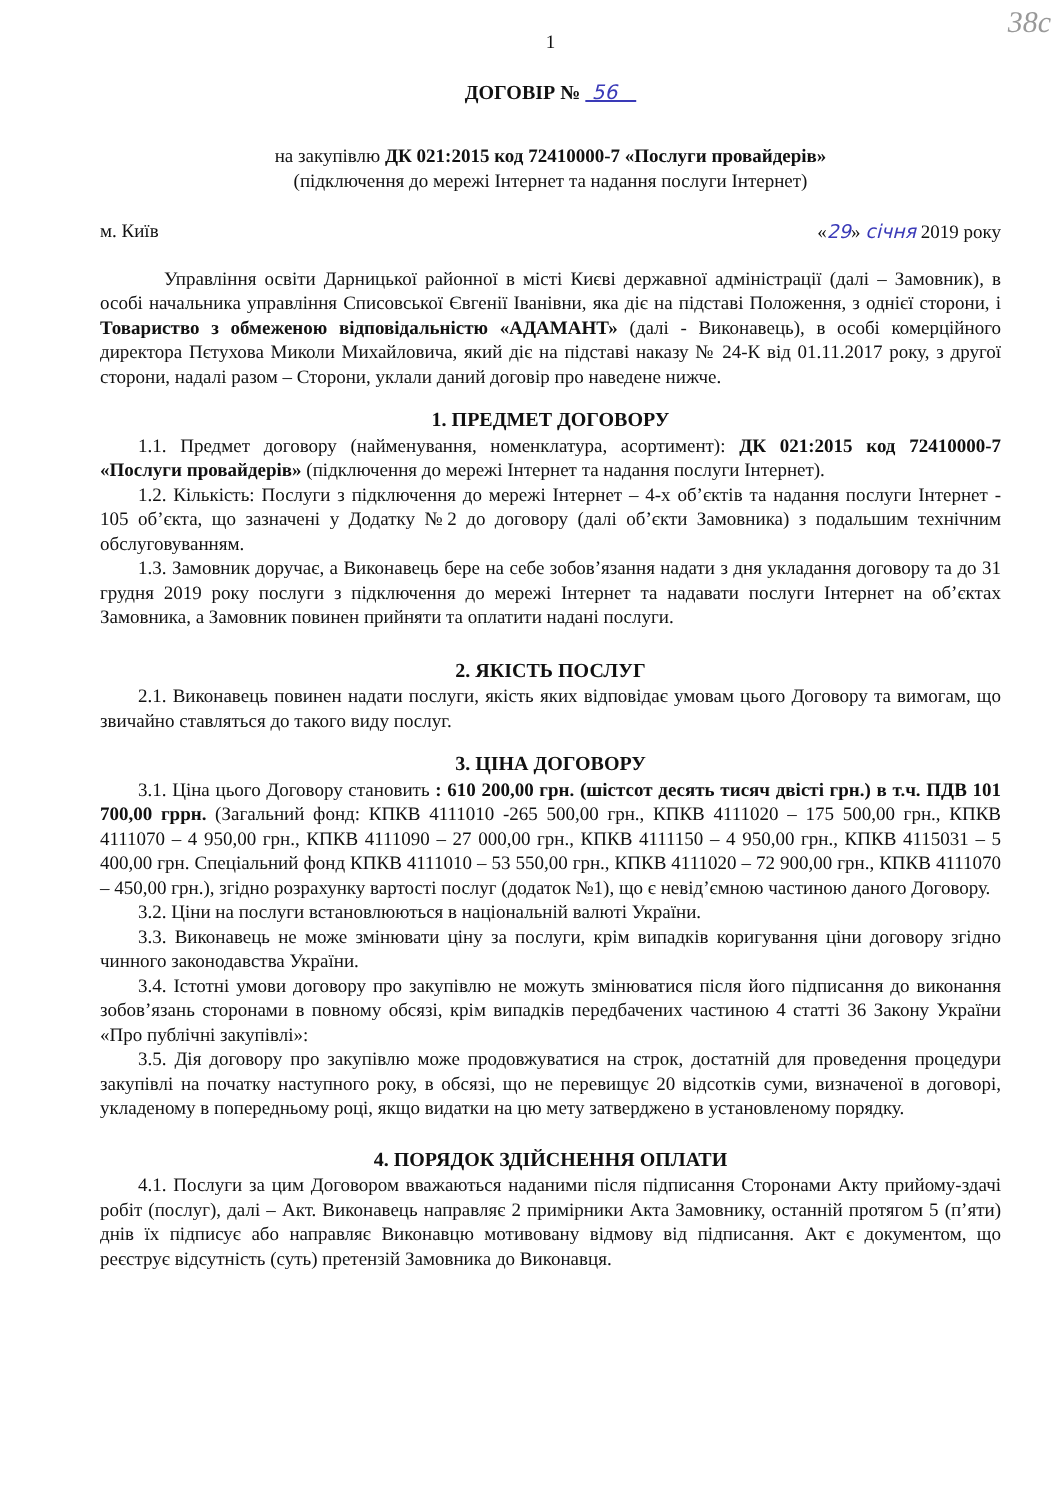38с
1
ДОГОВІР № 56
на закупівлю ДК 021:2015 код 72410000-7 «Послуги провайдерів»
(підключення до мережі Інтернет та надання послуги Інтернет)
м. Київ «29» січня 2019 року
Управління освіти Дарницької районної в місті Києві державної адміністрації (далі – Замовник), в особі начальника управління Списовської Євгенії Іванівни, яка діє на підставі Положення, з однієї сторони, і Товариство з обмеженою відповідальністю «АДАМАНТ» (далі - Виконавець), в особі комерційного директора Пєтухова Миколи Михайловича, який діє на підставі наказу № 24-К від 01.11.2017 року, з другої сторони, надалі разом – Сторони, уклали даний договір про наведене нижче.
1. ПРЕДМЕТ ДОГОВОРУ
1.1. Предмет договору (найменування, номенклатура, асортимент): ДК 021:2015 код 72410000-7 «Послуги провайдерів» (підключення до мережі Інтернет та надання послуги Інтернет).
1.2. Кількість: Послуги з підключення до мережі Інтернет – 4-х об’єктів та надання послуги Інтернет - 105 об’єкта, що зазначені у Додатку №2 до договору (далі об’єкти Замовника) з подальшим технічним обслуговуванням.
1.3. Замовник доручає, а Виконавець бере на себе зобов’язання надати з дня укладання договору та до 31 грудня 2019 року послуги з підключення до мережі Інтернет та надавати послуги Інтернет на об’єктах Замовника, а Замовник повинен прийняти та оплатити надані послуги.
2. ЯКІСТЬ ПОСЛУГ
2.1. Виконавець повинен надати послуги, якість яких відповідає умовам цього Договору та вимогам, що звичайно ставляться до такого виду послуг.
3. ЦІНА ДОГОВОРУ
3.1. Ціна цього Договору становить : 610 200,00 грн. (шістсот десять тисяч двісті грн.) в т.ч. ПДВ 101 700,00 гррн. (Загальний фонд: КПКВ 4111010 -265 500,00 грн., КПКВ 4111020 – 175 500,00 грн., КПКВ 4111070 – 4 950,00 грн., КПКВ 4111090 – 27 000,00 грн., КПКВ 4111150 – 4 950,00 грн., КПКВ 4115031 – 5 400,00 грн. Спеціальний фонд КПКВ 4111010 – 53 550,00 грн., КПКВ 4111020 – 72 900,00 грн., КПКВ 4111070 – 450,00 грн.), згідно розрахунку вартості послуг (додаток №1), що є невід’ємною частиною даного Договору.
3.2. Ціни на послуги встановлюються в національній валюті України.
3.3. Виконавець не може змінювати ціну за послуги, крім випадків коригування ціни договору згідно чинного законодавства України.
3.4. Істотні умови договору про закупівлю не можуть змінюватися після його підписання до виконання зобов’язань сторонами в повному обсязі, крім випадків передбачених частиною 4 статті 36 Закону України «Про публічні закупівлі»:
3.5. Дія договору про закупівлю може продовжуватися на строк, достатній для проведення процедури закупівлі на початку наступного року, в обсязі, що не перевищує 20 відсотків суми, визначеної в договорі, укладеному в попередньому році, якщо видатки на цю мету затверджено в установленому порядку.
4. ПОРЯДОК ЗДІЙСНЕННЯ ОПЛАТИ
4.1. Послуги за цим Договором вважаються наданими після підписання Сторонами Акту прийому-здачі робіт (послуг), далі – Акт. Виконавець направляє 2 примірники Акта Замовнику, останній протягом 5 (п’яти) днів їх підписує або направляє Виконавцю мотивовану відмову від підписання. Акт є документом, що реєструє відсутність (суть) претензій Замовника до Виконавця.